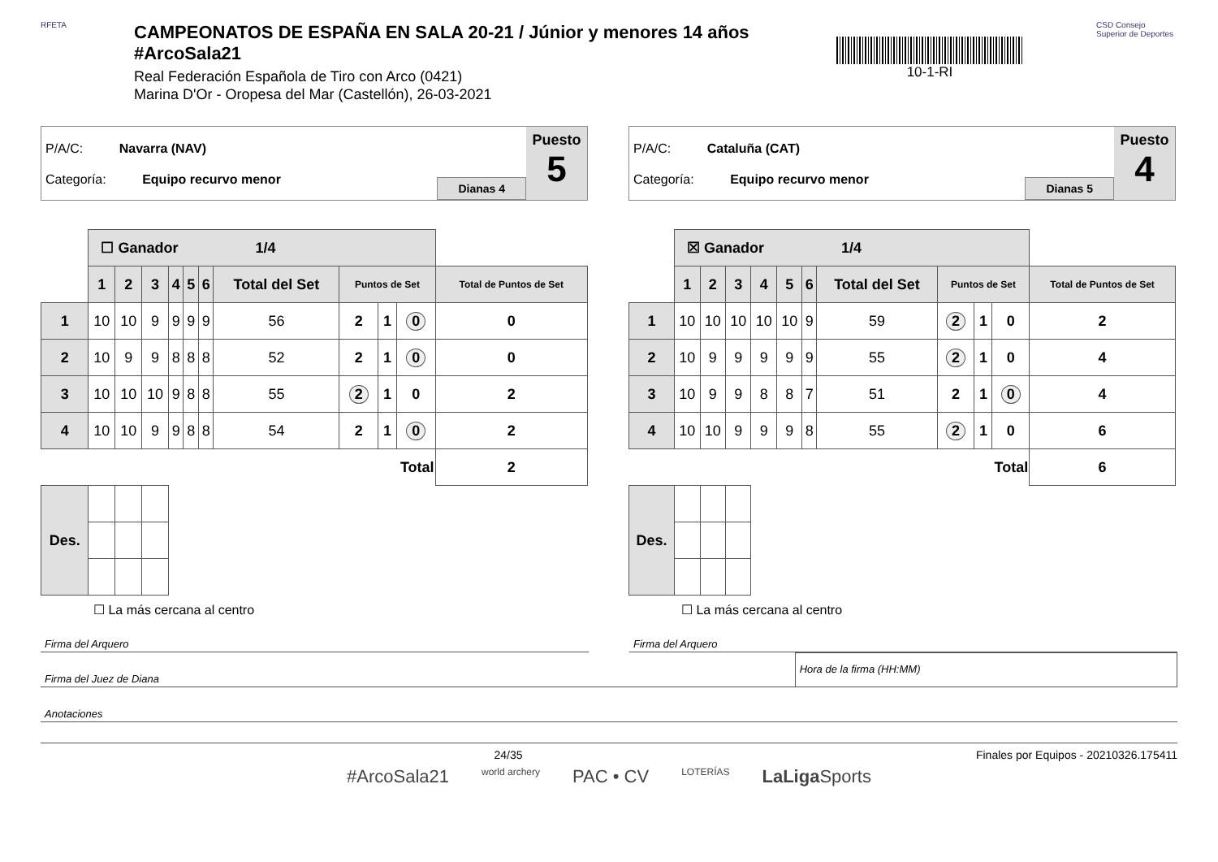RFETA
CAMPEONATOS DE ESPAÑA EN SALA 20-21 / Júnior y menores 14 años #ArcoSala21
Real Federación Española de Tiro con Arco (0421)
Marina D'Or - Oropesa del Mar (Castellón), 26-03-2021
10-1-RI
CSD Consejo Superior de Deportes
P/A/C: Navarra (NAV)
Categoría: Equipo recurvo menor
Dianas 4
Puesto
5
| | ☐ Ganador 1/4 | | | | | | | | | | |
| | 1 | 2 | 3 | 4 | 5 | 6 | Total del Set | Puntos de Set | | | Total de Puntos de Set |
| 1 | 10 | 10 | 9 | 9 | 9 | 9 | 56 | 2 | 1 | 0 | 0 |
| 2 | 10 | 9 | 9 | 8 | 8 | 8 | 52 | 2 | 1 | 0 | 0 |
| 3 | 10 | 10 | 10 | 9 | 8 | 8 | 55 | 2 | 1 | 0 | 2 |
| 4 | 10 | 10 | 9 | 9 | 8 | 8 | 54 | 2 | 1 | 0 | 2 |
| Total | | | | | | | | | | | 2 |
| Des. | | | | | | | | | | | |
☐ La más cercana al centro
P/A/C: Cataluña (CAT)
Categoría: Equipo recurvo menor
Dianas 5
Puesto
4
| | ☒ Ganador 1/4 | | | | | | | | | | |
| | 1 | 2 | 3 | 4 | 5 | 6 | Total del Set | Puntos de Set | | | Total de Puntos de Set |
| 1 | 10 | 10 | 10 | 10 | 10 | 9 | 59 | 2 | 1 | 0 | 2 |
| 2 | 10 | 9 | 9 | 9 | 9 | 9 | 55 | 2 | 1 | 0 | 4 |
| 3 | 10 | 9 | 9 | 8 | 8 | 7 | 51 | 2 | 1 | 0 | 4 |
| 4 | 10 | 10 | 9 | 9 | 9 | 8 | 55 | 2 | 1 | 0 | 6 |
| Total | | | | | | | | | | | 6 |
| Des. | | | | | | | | | | | |
☐ La más cercana al centro
Firma del Arquero Firma del Arquero
Firma del Juez de Diana
Hora de la firma (HH:MM)
Anotaciones
24/35 Finales por Equipos - 20210326.175411
#ArcoSala21 world archery PAC • CV LOTERÍAS LaLiga Sports